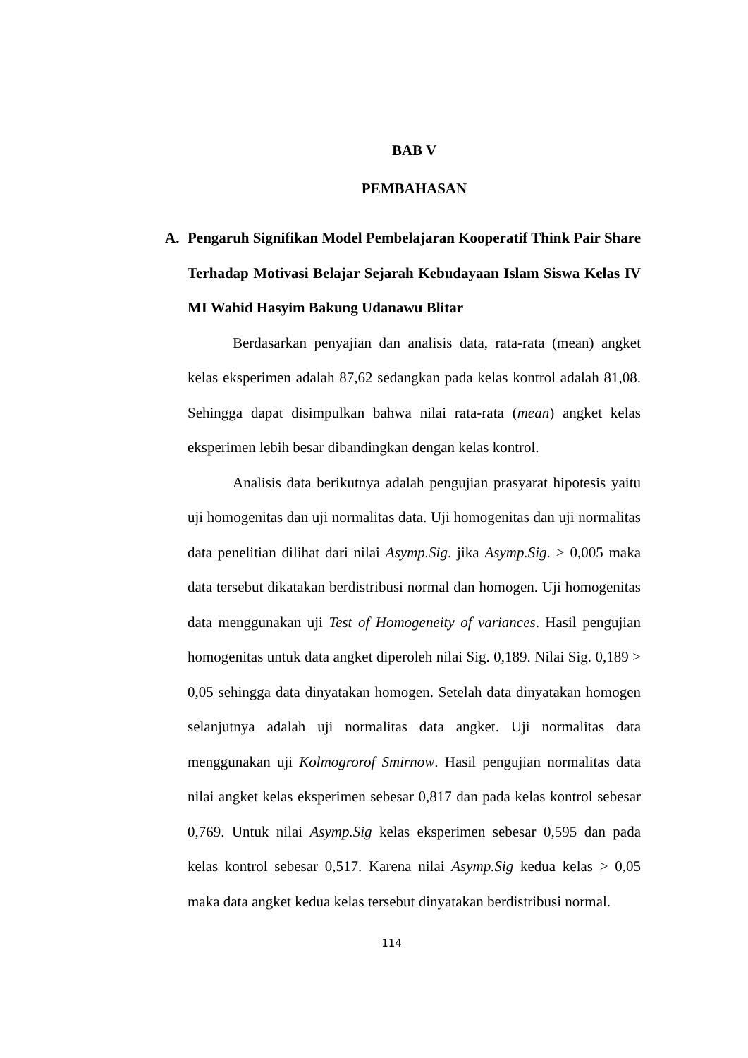BAB V
PEMBAHASAN
A. Pengaruh Signifikan Model Pembelajaran Kooperatif Think Pair Share Terhadap Motivasi Belajar Sejarah Kebudayaan Islam Siswa Kelas IV MI Wahid Hasyim Bakung Udanawu Blitar
Berdasarkan penyajian dan analisis data, rata-rata (mean) angket kelas eksperimen adalah 87,62 sedangkan pada kelas kontrol adalah 81,08. Sehingga dapat disimpulkan bahwa nilai rata-rata (mean) angket kelas eksperimen lebih besar dibandingkan dengan kelas kontrol.
Analisis data berikutnya adalah pengujian prasyarat hipotesis yaitu uji homogenitas dan uji normalitas data. Uji homogenitas dan uji normalitas data penelitian dilihat dari nilai Asymp.Sig. jika Asymp.Sig. > 0,005 maka data tersebut dikatakan berdistribusi normal dan homogen. Uji homogenitas data menggunakan uji Test of Homogeneity of variances. Hasil pengujian homogenitas untuk data angket diperoleh nilai Sig. 0,189. Nilai Sig. 0,189 > 0,05 sehingga data dinyatakan homogen. Setelah data dinyatakan homogen selanjutnya adalah uji normalitas data angket. Uji normalitas data menggunakan uji Kolmogrorof Smirnow. Hasil pengujian normalitas data nilai angket kelas eksperimen sebesar 0,817 dan pada kelas kontrol sebesar 0,769. Untuk nilai Asymp.Sig kelas eksperimen sebesar 0,595 dan pada kelas kontrol sebesar 0,517. Karena nilai Asymp.Sig kedua kelas > 0,05 maka data angket kedua kelas tersebut dinyatakan berdistribusi normal.
114